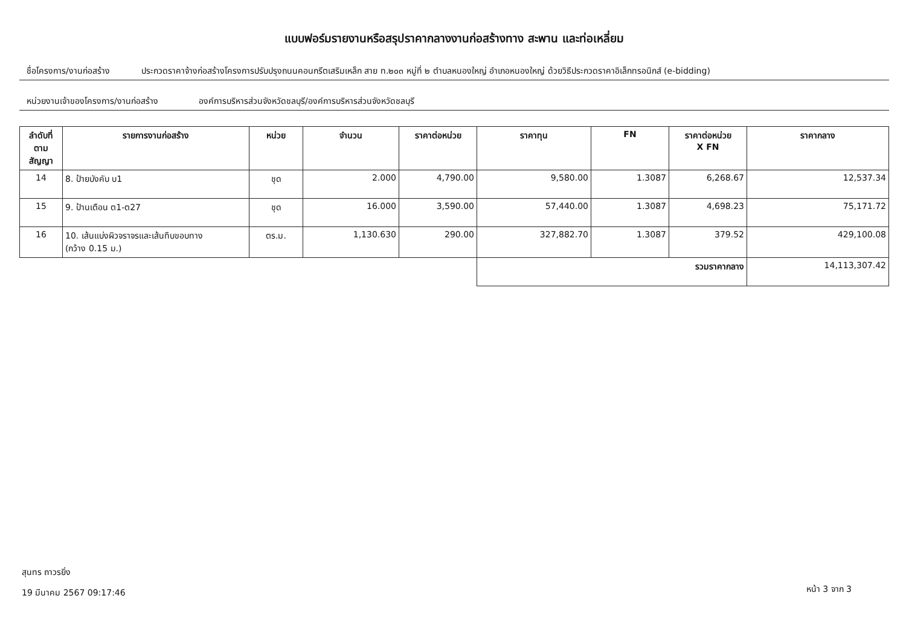แบบฟอร์มรายงานหรือสรุปราคากลางงานก่อสร้างทาง สะพาน และท่อเหลี่ยม
ชื่อโครงการ/งานก่อสร้าง ประกวดราคาจ้างก่อสร้างโครงการปรับปรุงถนนคอนกรีตเสริมเหล็ก สาย ท.๒๐๓ หมู่ที่ ๒ ตำบลหนองใหญ่ อำเภอหนองใหญ่ ด้วยวิธีประกวดราคาอิเล็กทรอนิกส์ (e-bidding)
หน่วยงานเจ้าของโครงการ/งานก่อสร้าง องค์การบริหารส่วนจังหวัดชลบุรี/องค์การบริหารส่วนจังหวัดชลบุรี
| ลำดับที่ ตามสัญญา | รายการงานก่อสร้าง | หน่วย | จำนวน | ราคาต่อหน่วย | ราคาทุน | FN | ราคาต่อหน่วย X FN | ราคากลาง |
| --- | --- | --- | --- | --- | --- | --- | --- | --- |
| 14 | 8. ป้ายบังคับ บ1 | ชุด | 2.000 | 4,790.00 | 9,580.00 | 1.3087 | 6,268.67 | 12,537.34 |
| 15 | 9. ป้านเตือน ต1-ต27 | ชุด | 16.000 | 3,590.00 | 57,440.00 | 1.3087 | 4,698.23 | 75,171.72 |
| 16 | 10. เส้นแบ่งผิวจราจรและเส้นทึบขอบทาง (กว้าง 0.15 ม.) | ตร.ม. | 1,130.630 | 290.00 | 327,882.70 | 1.3087 | 379.52 | 429,100.08 |
| | | | | | รวมราคากลาง | | | 14,113,307.42 |
สุนทร ถาวรยิ่ง
19 มีนาคม 2567 09:17:46
หน้า 3 จาก 3